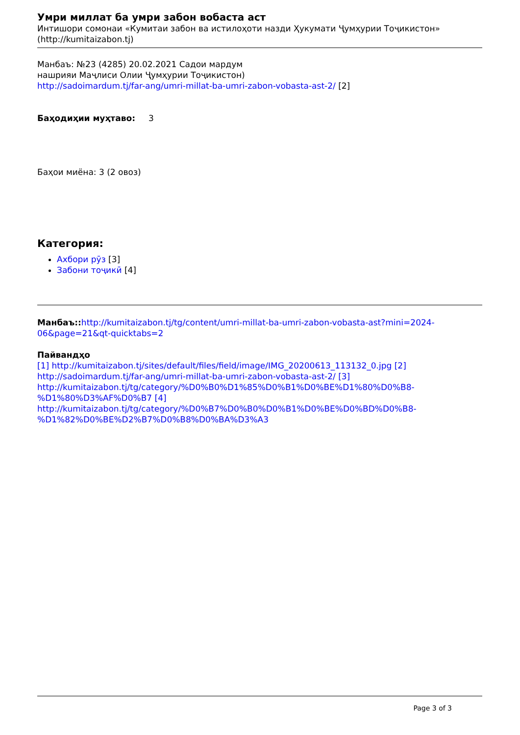Умри миллат ба умри забон вобаста аст
Интишори сомонаи «Кумитаи забон ва истилоҳоти назди Ҳукумати Ҷумҳурии Тоҷикистон»
(http://kumitaizabon.tj)
Манбаъ: №23 (4285) 20.02.2021 Садои мардум
нашрияи Маҷлиси Олии Ҷумҳурии Тоҷикистон)
http://sadoimardum.tj/far-ang/umri-millat-ba-umri-zabon-vobasta-ast-2/ [2]
Баҳодиҳии муҳтаво: 3
Баҳои миёна: 3 (2 овоз)
Категория:
Ахбори рӯз [3]
Забони тоҷикӣ [4]
Манбаъ:: http://kumitaizabon.tj/tg/content/umri-millat-ba-umri-zabon-vobasta-ast?mini=2024-06&page=21&qt-quicktabs=2
Пайвандҳо
[1] http://kumitaizabon.tj/sites/default/files/field/image/IMG_20200613_113132_0.jpg [2] http://sadoimardum.tj/far-ang/umri-millat-ba-umri-zabon-vobasta-ast-2/ [3] http://kumitaizabon.tj/tg/category/%D0%B0%D1%85%D0%B1%D0%BE%D1%80%D0%B8-%D1%80%D3%AF%D0%B7 [4] http://kumitaizabon.tj/tg/category/%D0%B7%D0%B0%D0%B1%D0%BE%D0%BD%D0%B8-%D1%82%D0%BE%D2%B7%D0%B8%D0%BA%D3%A3
Page 3 of 3